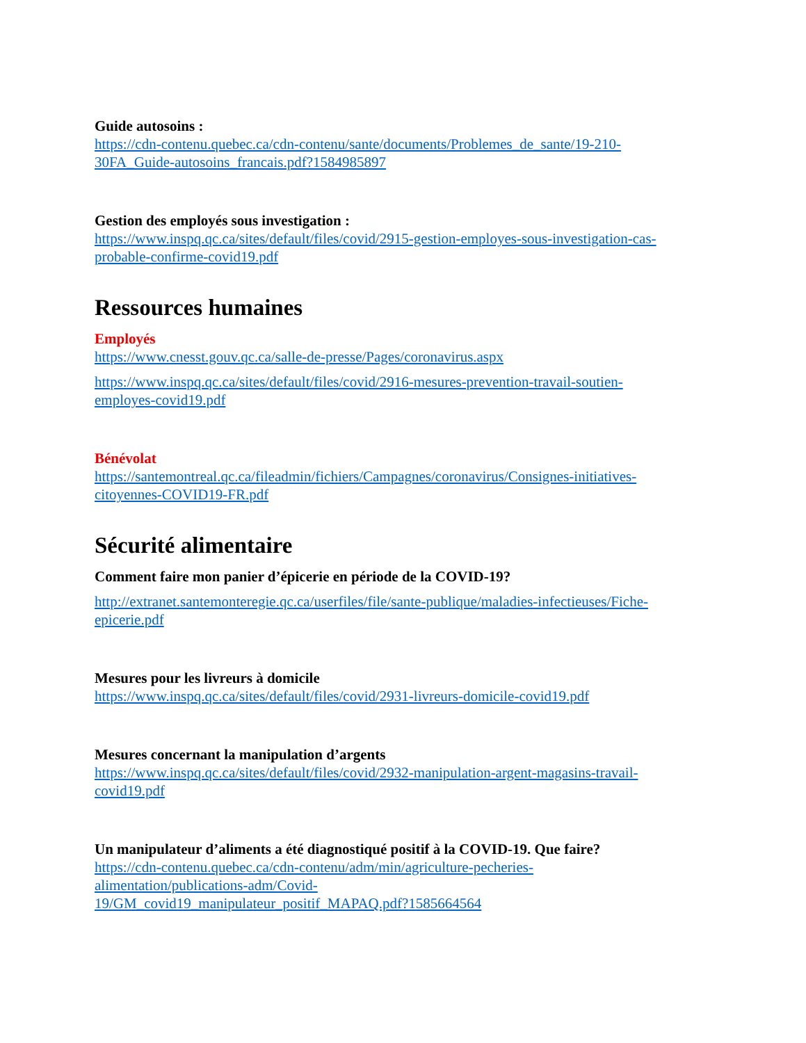Guide autosoins :
https://cdn-contenu.quebec.ca/cdn-contenu/sante/documents/Problemes_de_sante/19-210-
30FA_Guide-autosoins_francais.pdf?1584985897
Gestion des employés sous investigation :
https://www.inspq.qc.ca/sites/default/files/covid/2915-gestion-employes-sous-investigation-cas-
probable-confirme-covid19.pdf
Ressources humaines
Employés
https://www.cnesst.gouv.qc.ca/salle-de-presse/Pages/coronavirus.aspx
https://www.inspq.qc.ca/sites/default/files/covid/2916-mesures-prevention-travail-soutien-
employes-covid19.pdf
Bénévolat
https://santemontreal.qc.ca/fileadmin/fichiers/Campagnes/coronavirus/Consignes-initiatives-
citoyennes-COVID19-FR.pdf
Sécurité alimentaire
Comment faire mon panier d’épicerie en période de la COVID-19?
http://extranet.santemonteregie.qc.ca/userfiles/file/sante-publique/maladies-infectieuses/Fiche-
epicerie.pdf
Mesures pour les livreurs à domicile
https://www.inspq.qc.ca/sites/default/files/covid/2931-livreurs-domicile-covid19.pdf
Mesures concernant la manipulation d’argents
https://www.inspq.qc.ca/sites/default/files/covid/2932-manipulation-argent-magasins-travail-
covid19.pdf
Un manipulateur d’aliments a été diagnostiqué positif à la COVID-19. Que faire?
https://cdn-contenu.quebec.ca/cdn-contenu/adm/min/agriculture-pecheries-
alimentation/publications-adm/Covid-
19/GM_covid19_manipulateur_positif_MAPAQ.pdf?1585664564